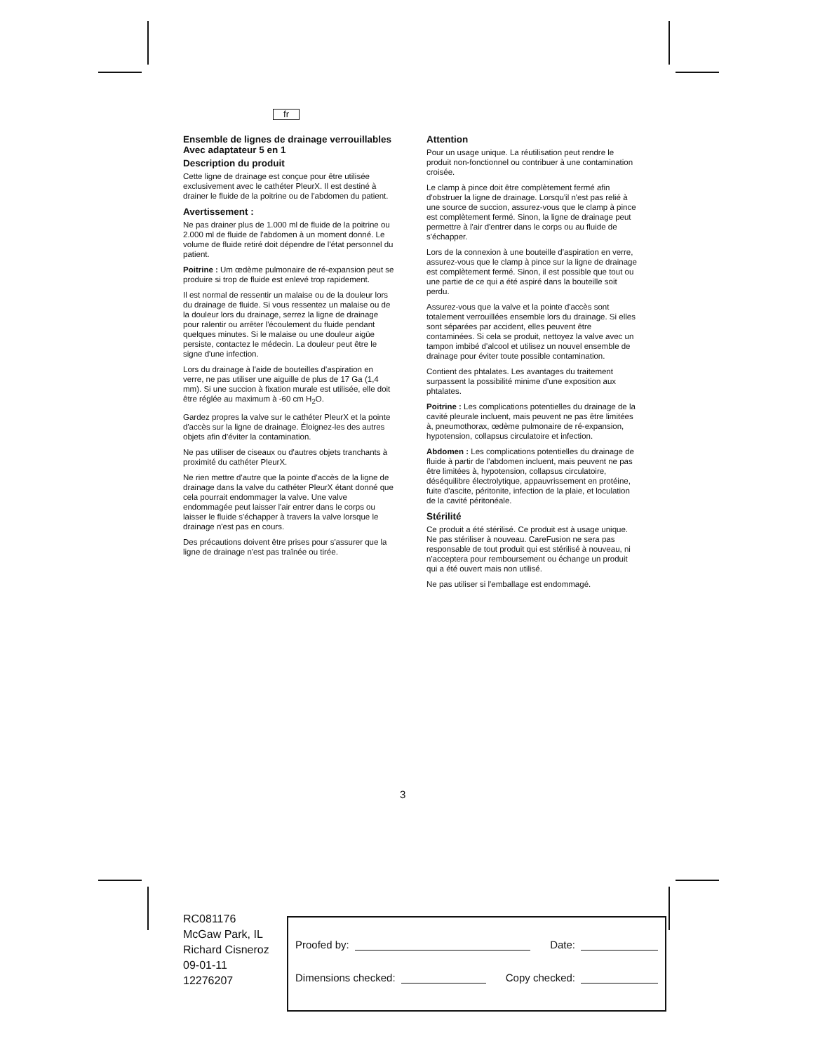fr
Ensemble de lignes de drainage verrouillables
Avec adaptateur 5 en 1
Description du produit
Cette ligne de drainage est conçue pour être utilisée exclusivement avec le cathéter PleurX. Il est destiné à drainer le fluide de la poitrine ou de l'abdomen du patient.
Avertissement :
Ne pas drainer plus de 1.000 ml de fluide de la poitrine ou 2.000 ml de fluide de l'abdomen à un moment donné. Le volume de fluide retiré doit dépendre de l'état personnel du patient.
Poitrine : Um œdème pulmonaire de ré-expansion peut se produire si trop de fluide est enlevé trop rapidement.
Il est normal de ressentir un malaise ou de la douleur lors du drainage de fluide. Si vous ressentez un malaise ou de la douleur lors du drainage, serrez la ligne de drainage pour ralentir ou arrêter l'écoulement du fluide pendant quelques minutes. Si le malaise ou une douleur aigüe persiste, contactez le médecin. La douleur peut être le signe d'une infection.
Lors du drainage à l'aide de bouteilles d'aspiration en verre, ne pas utiliser une aiguille de plus de 17 Ga (1,4 mm). Si une succion à fixation murale est utilisée, elle doit être réglée au maximum à -60 cm H<sub>2</sub>O.
Gardez propres la valve sur le cathéter PleurX et la pointe d'accès sur la ligne de drainage. Éloignez-les des autres objets afin d'éviter la contamination.
Ne pas utiliser de ciseaux ou d'autres objets tranchants à proximité du cathéter PleurX.
Ne rien mettre d'autre que la pointe d'accès de la ligne de drainage dans la valve du cathéter PleurX étant donné que cela pourrait endommager la valve. Une valve endommagée peut laisser l'air entrer dans le corps ou laisser le fluide s'échapper à travers la valve lorsque le drainage n'est pas en cours.
Des précautions doivent être prises pour s'assurer que la ligne de drainage n'est pas traînée ou tirée.
Attention
Pour un usage unique. La réutilisation peut rendre le produit non-fonctionnel ou contribuer à une contamination croisée.
Le clamp à pince doit être complètement fermé afin d'obstruer la ligne de drainage. Lorsqu'il n'est pas relié à une source de succion, assurez-vous que le clamp à pince est complètement fermé. Sinon, la ligne de drainage peut permettre à l'air d'entrer dans le corps ou au fluide de s'échapper.
Lors de la connexion à une bouteille d'aspiration en verre, assurez-vous que le clamp à pince sur la ligne de drainage est complètement fermé. Sinon, il est possible que tout ou une partie de ce qui a été aspiré dans la bouteille soit perdu.
Assurez-vous que la valve et la pointe d'accès sont totalement verrouillées ensemble lors du drainage. Si elles sont séparées par accident, elles peuvent être contaminées. Si cela se produit, nettoyez la valve avec un tampon imbibé d'alcool et utilisez un nouvel ensemble de drainage pour éviter toute possible contamination.
Contient des phtalates. Les avantages du traitement surpassent la possibilité minime d'une exposition aux phtalates.
Poitrine : Les complications potentielles du drainage de la cavité pleurale incluent, mais peuvent ne pas être limitées à, pneumothorax, œdème pulmonaire de ré-expansion, hypotension, collapsus circulatoire et infection.
Abdomen : Les complications potentielles du drainage de fluide à partir de l'abdomen incluent, mais peuvent ne pas être limitées à, hypotension, collapsus circulatoire, déséquilibre électrolytique, appauvrissement en protéine, fuite d'ascite, péritonite, infection de la plaie, et loculation de la cavité péritonéale.
Stérilité
Ce produit a été stérilisé. Ce produit est à usage unique. Ne pas stériliser à nouveau. CareFusion ne sera pas responsable de tout produit qui est stérilisé à nouveau, ni n'acceptera pour remboursement ou échange un produit qui a été ouvert mais non utilisé.
Ne pas utiliser si l'emballage est endommagé.
3
RC081176
McGaw Park, IL
Richard Cisneroz
09-01-11
12276207
Proofed by: Date:
Dimensions checked: Copy checked: